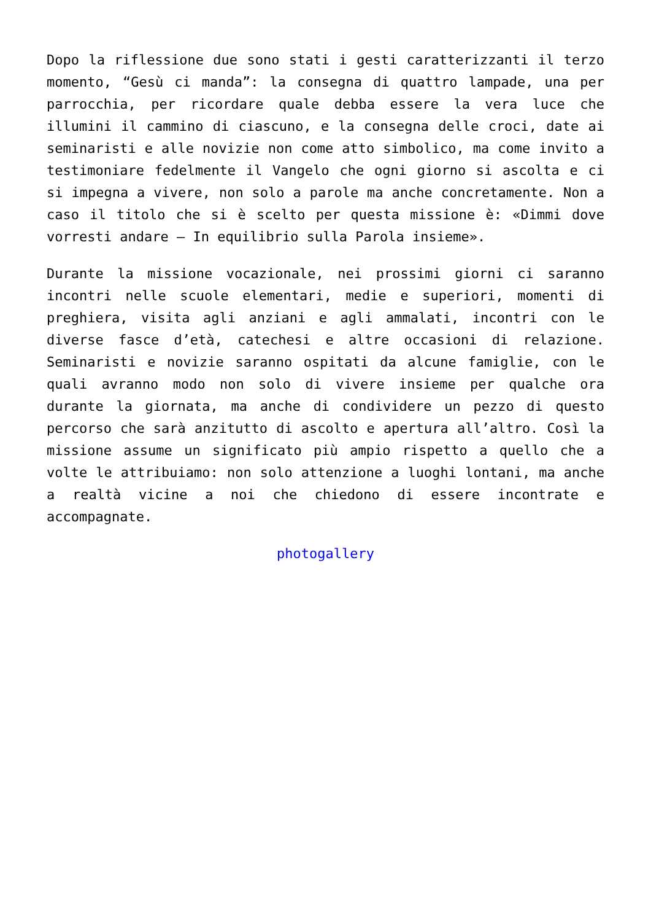Dopo la riflessione due sono stati i gesti caratterizzanti il terzo momento, “Gesù ci manda”: la consegna di quattro lampade, una per parrocchia, per ricordare quale debba essere la vera luce che illumini il cammino di ciascuno, e la consegna delle croci, date ai seminaristi e alle novizie non come atto simbolico, ma come invito a testimoniare fedelmente il Vangelo che ogni giorno si ascolta e ci si impegna a vivere, non solo a parole ma anche concretamente. Non a caso il titolo che si è scelto per questa missione è: «Dimmi dove vorresti andare – In equilibrio sulla Parola insieme».
Durante la missione vocazionale, nei prossimi giorni ci saranno incontri nelle scuole elementari, medie e superiori, momenti di preghiera, visita agli anziani e agli ammalati, incontri con le diverse fasce d’età, catechesi e altre occasioni di relazione. Seminaristi e novizie saranno ospitati da alcune famiglie, con le quali avranno modo non solo di vivere insieme per qualche ora durante la giornata, ma anche di condividere un pezzo di questo percorso che sarà anzitutto di ascolto e apertura all’altro. Così la missione assume un significato più ampio rispetto a quello che a volte le attribuiamo: non solo attenzione a luoghi lontani, ma anche a realtà vicine a noi che chiedono di essere incontrate e accompagnate.
photogallery